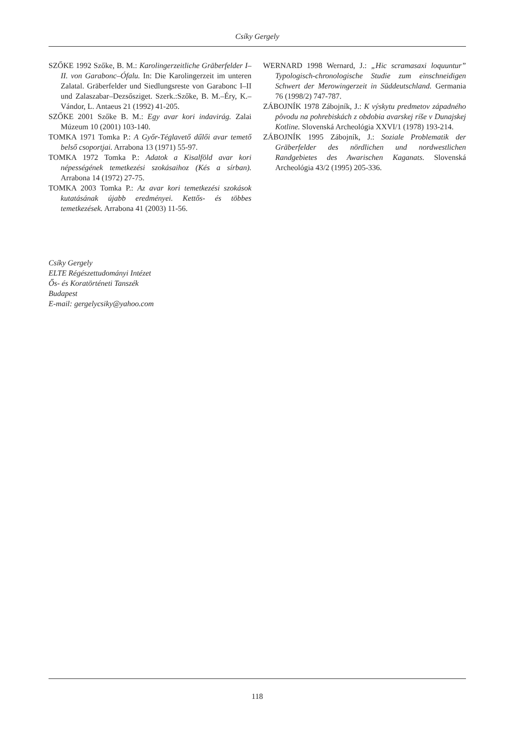Csíky Gergely
SZŐKE 1992 Szőke, B. M.: Karolingerzeitliche Gräberfelder I–II. von Garabonc–Ófalu. In: Die Karolingerzeit im unteren Zalatal. Gräberfelder und Siedlungsreste von Garabonc I–II und Zalaszabar–Dezsősziget. Szerk.:Szőke, B. M.–Éry, K.–Vándor, L. Antaeus 21 (1992) 41-205.
SZŐKE 2001 Szőke B. M.: Egy avar kori indavirág. Zalai Múzeum 10 (2001) 103-140.
TOMKA 1971 Tomka P.: A Győr-Téglavető dűlői avar temető belső csoportjai. Arrabona 13 (1971) 55-97.
TOMKA 1972 Tomka P.: Adatok a Kisalföld avar kori népességének temetkezési szokásaihoz (Kés a sírban). Arrabona 14 (1972) 27-75.
TOMKA 2003 Tomka P.: Az avar kori temetkezési szokások kutatásának újabb eredményei. Kettős- és többes temetkezések. Arrabona 41 (2003) 11-56.
WERNARD 1998 Wernard, J.: „Hic scramasaxi loquuntur” Typologisch-chronologische Studie zum einschneidigen Schwert der Merowingerzeit in Süddeutschland. Germania 76 (1998/2) 747-787.
ZÁBOJNÍK 1978 Zábojník, J.: K výskytu predmetov západného pôvodu na pohrebiskách z obdobia avarskej ríše v Dunajskej Kotline. Slovenská Archeológia XXVI/1 (1978) 193-214.
ZÁBOJNÍK 1995 Zábojník, J.: Soziale Problematik der Gräberfelder des nördlichen und nordwestlichen Randgebietes des Awarischen Kaganats. Slovenská Archeológia 43/2 (1995) 205-336.
Csíky Gergely
ELTE Régészettudományi Intézet
Ős- és Koratörténeti Tanszék
Budapest
E-mail: gergelycsiky@yahoo.com
118